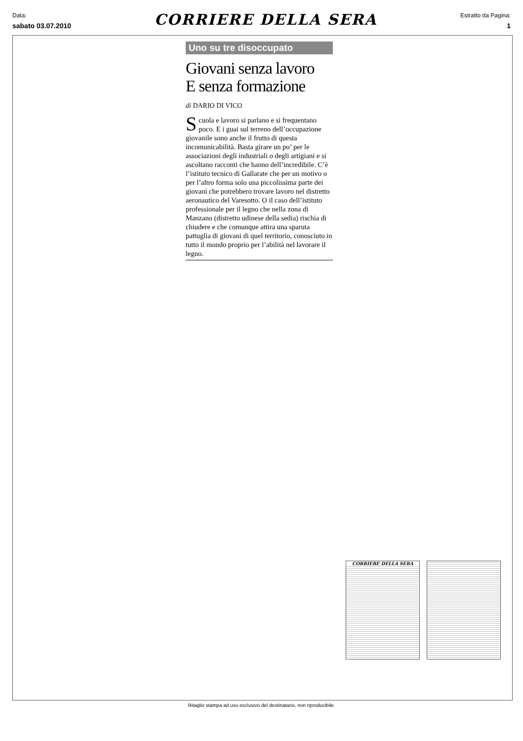Data:
sabato 03.07.2010
CORRIERE DELLA SERA
Estratto da Pagina:
1
Uno su tre disoccupato
Giovani senza lavoro
E senza formazione
di DARIO DI VICO
Scuola e lavoro si parlano e si frequentano poco. E i guai sul terreno dell’occupazione giovanile sono anche il frutto di questa incomunicabilità. Basta girare un po’ per le associazioni degli industriali o degli artigiani e si ascoltano racconti che hanno dell’incredibile. C’è l’istituto tecnico di Gallarate che per un motivo o per l’altro forma solo una piccolissima parte dei giovani che potrebbero trovare lavoro nel distretto aeronautico del Varesotto. O il caso dell’istituto professionale per il legno che nella zona di Manzano (distretto udinese della sedia) rischia di chiudere e che comunque attira una sparuta pattuglia di giovani di quel territorio, conosciuto in tutto il mondo proprio per l’abilità nel lavorare il legno.
CORRIERE DELLA SERA
Ritaglio stampa ad uso esclusivo del destinatario, non riproducibile.